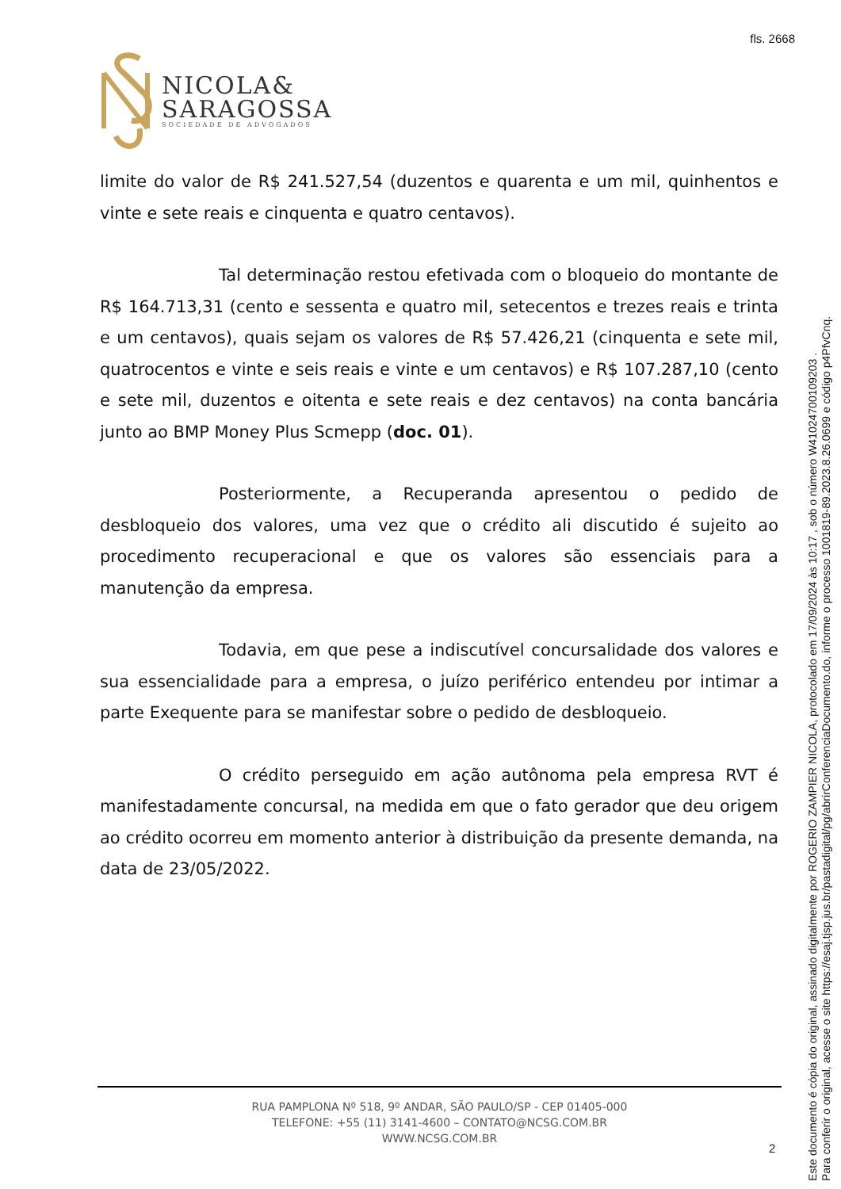fls. 2668
NICOLA&
SARAGOSSA
SOCIEDADE DE ADVOGADOS
limite do valor de R$ 241.527,54 (duzentos e quarenta e um mil, quinhentos e vinte e sete reais e cinquenta e quatro centavos).
Tal determinação restou efetivada com o bloqueio do montante de R$ 164.713,31 (cento e sessenta e quatro mil, setecentos e trezes reais e trinta e um centavos), quais sejam os valores de R$ 57.426,21 (cinquenta e sete mil, quatrocentos e vinte e seis reais e vinte e um centavos) e R$ 107.287,10 (cento e sete mil, duzentos e oitenta e sete reais e dez centavos) na conta bancária junto ao BMP Money Plus Scmepp (doc. 01).
Posteriormente, a Recuperanda apresentou o pedido de desbloqueio dos valores, uma vez que o crédito ali discutido é sujeito ao procedimento recuperacional e que os valores são essenciais para a manutenção da empresa.
Todavia, em que pese a indiscutível concursalidade dos valores e sua essencialidade para a empresa, o juízo periférico entendeu por intimar a parte Exequente para se manifestar sobre o pedido de desbloqueio.
O crédito perseguido em ação autônoma pela empresa RVT é manifestadamente concursal, na medida em que o fato gerador que deu origem ao crédito ocorreu em momento anterior à distribuição da presente demanda, na data de 23/05/2022.
RUA PAMPLONA Nº 518, 9º ANDAR, SÃO PAULO/SP - CEP 01405-000
TELEFONE: +55 (11) 3141-4600 – CONTATO@NCSG.COM.BR
WWW.NCSG.COM.BR
2
Este documento é cópia do original, assinado digitalmente por ROGERIO ZAMPIER NICOLA, protocolado em 17/09/2024 às 10:17 , sob o número W41024700109203 .
Para conferir o original, acesse o site https://esaj.tjsp.jus.br/pastadigital/pg/abrirConferenciaDocumento.do, informe o processo 1001819-89.2023.8.26.0699 e código p4PfvCnq.